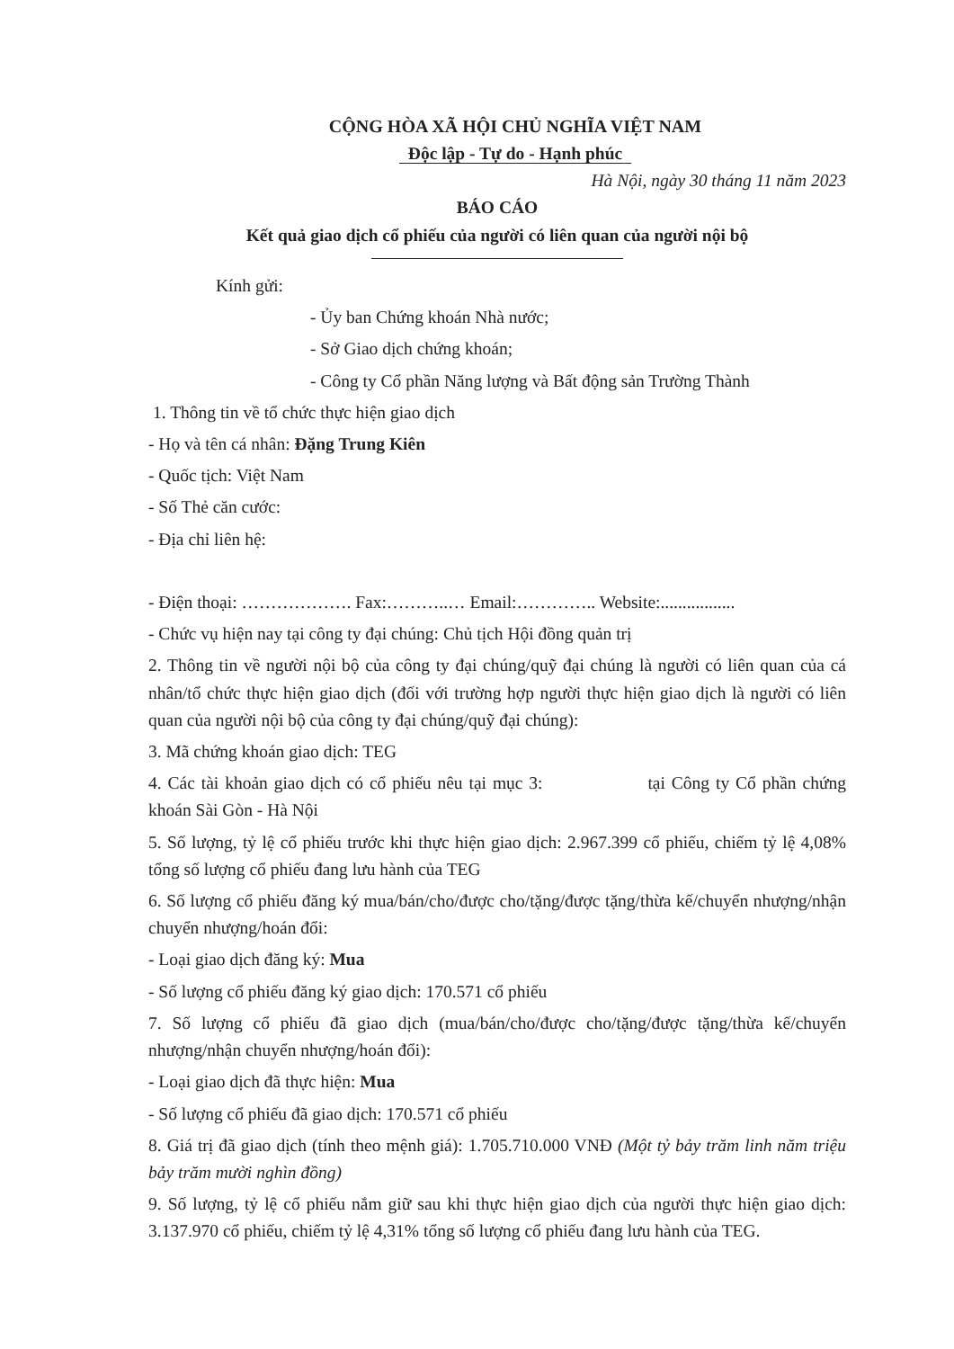CỘNG HÒA XÃ HỘI CHỦ NGHĨA VIỆT NAM
Độc lập - Tự do - Hạnh phúc
Hà Nội, ngày 30 tháng 11 năm 2023
BÁO CÁO
Kết quả giao dịch cổ phiếu của người có liên quan của người nội bộ
Kính gửi:
- Ủy ban Chứng khoán Nhà nước;
- Sở Giao dịch chứng khoán;
- Công ty Cổ phần Năng lượng và Bất động sản Trường Thành
1. Thông tin về tổ chức thực hiện giao dịch
- Họ và tên cá nhân: Đặng Trung Kiên
- Quốc tịch: Việt Nam
- Số Thẻ căn cước:
- Địa chỉ liên hệ:
- Điện thoại: ………………. Fax:………..… Email:………….. Website:.................
- Chức vụ hiện nay tại công ty đại chúng: Chủ tịch Hội đồng quản trị
2. Thông tin về người nội bộ của công ty đại chúng/quỹ đại chúng là người có liên quan của cá nhân/tổ chức thực hiện giao dịch (đối với trường hợp người thực hiện giao dịch là người có liên quan của người nội bộ của công ty đại chúng/quỹ đại chúng):
3. Mã chứng khoán giao dịch: TEG
4. Các tài khoản giao dịch có cổ phiếu nêu tại mục 3: tại Công ty Cổ phần chứng khoán Sài Gòn - Hà Nội
5. Số lượng, tỷ lệ cổ phiếu trước khi thực hiện giao dịch: 2.967.399 cổ phiếu, chiếm tỷ lệ 4,08% tổng số lượng cổ phiếu đang lưu hành của TEG
6. Số lượng cổ phiếu đăng ký mua/bán/cho/được cho/tặng/được tặng/thừa kế/chuyển nhượng/nhận chuyển nhượng/hoán đổi:
- Loại giao dịch đăng ký: Mua
- Số lượng cổ phiếu đăng ký giao dịch: 170.571 cổ phiếu
7. Số lượng cổ phiếu đã giao dịch (mua/bán/cho/được cho/tặng/được tặng/thừa kế/chuyển nhượng/nhận chuyển nhượng/hoán đổi):
- Loại giao dịch đã thực hiện: Mua
- Số lượng cổ phiếu đã giao dịch: 170.571 cổ phiếu
8. Giá trị đã giao dịch (tính theo mệnh giá): 1.705.710.000 VNĐ (Một tỷ bảy trăm linh năm triệu bảy trăm mười nghìn đồng)
9. Số lượng, tỷ lệ cổ phiếu nắm giữ sau khi thực hiện giao dịch của người thực hiện giao dịch: 3.137.970 cổ phiếu, chiếm tỷ lệ 4,31% tổng số lượng cổ phiếu đang lưu hành của TEG.